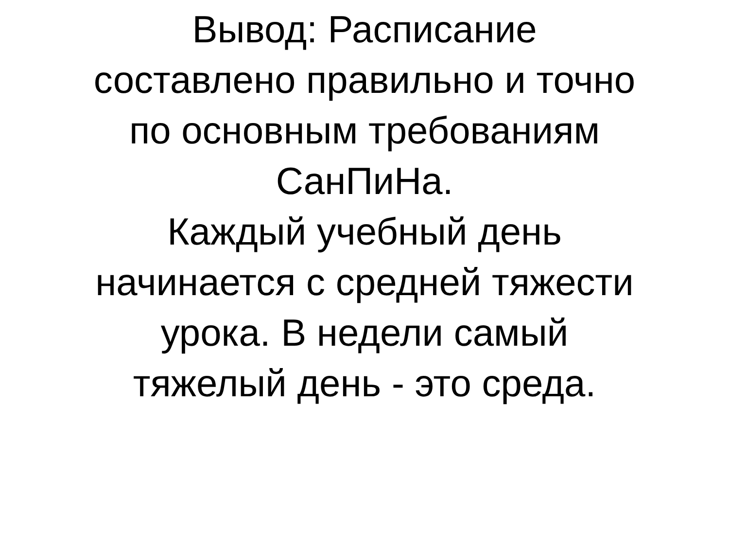Вывод: Расписание
составлено правильно и точно
по основным требованиям
СанПиНа.
Каждый учебный день
начинается с средней тяжести
урока. В недели самый
тяжелый день - это среда.